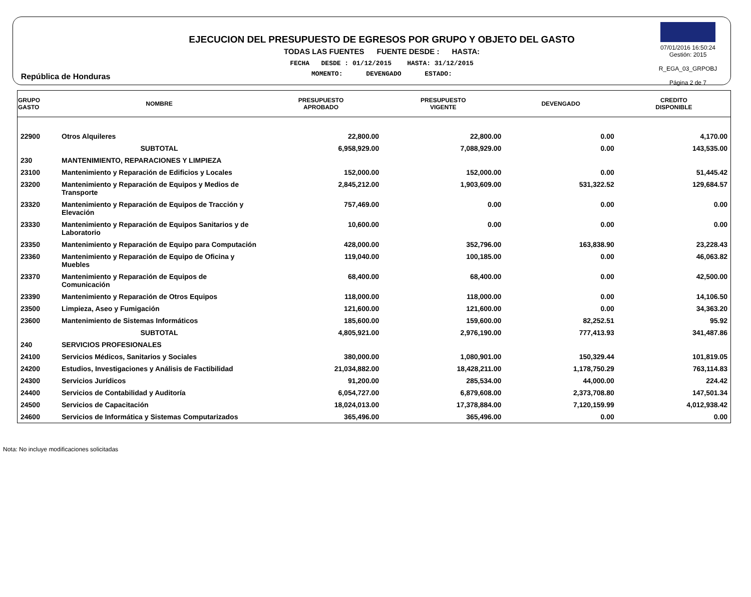República de Honduras
EJECUCION DEL PRESUPUESTO DE EGRESOS POR GRUPO Y OBJETO DEL GASTO
TODAS LAS FUENTES FUENTE DESDE : HASTA:
FECHA DESDE : 01/12/2015 HASTA: 31/12/2015
MOMENTO: DEVENGADO ESTADO:
07/01/2016 16:50:24
Gestión: 2015
R_EGA_03_GRPOBJ
Página 2 de 7
| GRUPO GASTO | NOMBRE | PRESUPUESTO APROBADO | PRESUPUESTO VIGENTE | DEVENGADO | CREDITO DISPONIBLE |
| --- | --- | --- | --- | --- | --- |
| 22900 | Otros Alquileres | 22,800.00 | 22,800.00 | 0.00 | 4,170.00 |
| | SUBTOTAL | 6,958,929.00 | 7,088,929.00 | 0.00 | 143,535.00 |
| 230 | MANTENIMIENTO, REPARACIONES Y LIMPIEZA | | | | |
| 23100 | Mantenimiento y Reparación de Edificios y Locales | 152,000.00 | 152,000.00 | 0.00 | 51,445.42 |
| 23200 | Mantenimiento y Reparación de Equipos y Medios de Transporte | 2,845,212.00 | 1,903,609.00 | 531,322.52 | 129,684.57 |
| 23320 | Mantenimiento y Reparación de Equipos de Tracción y Elevación | 757,469.00 | 0.00 | 0.00 | 0.00 |
| 23330 | Mantenimiento y Reparación de Equipos Sanitarios y de Laboratorio | 10,600.00 | 0.00 | 0.00 | 0.00 |
| 23350 | Mantenimiento y Reparación de Equipo para Computación | 428,000.00 | 352,796.00 | 163,838.90 | 23,228.43 |
| 23360 | Mantenimiento y Reparación de Equipo de Oficina y Muebles | 119,040.00 | 100,185.00 | 0.00 | 46,063.82 |
| 23370 | Mantenimiento y Reparación de Equipos de Comunicación | 68,400.00 | 68,400.00 | 0.00 | 42,500.00 |
| 23390 | Mantenimiento y Reparación de Otros Equipos | 118,000.00 | 118,000.00 | 0.00 | 14,106.50 |
| 23500 | Limpieza, Aseo y Fumigación | 121,600.00 | 121,600.00 | 0.00 | 34,363.20 |
| 23600 | Mantenimiento de Sistemas Informáticos | 185,600.00 | 159,600.00 | 82,252.51 | 95.92 |
| | SUBTOTAL | 4,805,921.00 | 2,976,190.00 | 777,413.93 | 341,487.86 |
| 240 | SERVICIOS PROFESIONALES | | | | |
| 24100 | Servicios Médicos, Sanitarios y Sociales | 380,000.00 | 1,080,901.00 | 150,329.44 | 101,819.05 |
| 24200 | Estudios, Investigaciones y Análisis de Factibilidad | 21,034,882.00 | 18,428,211.00 | 1,178,750.29 | 763,114.83 |
| 24300 | Servicios Jurídicos | 91,200.00 | 285,534.00 | 44,000.00 | 224.42 |
| 24400 | Servicios de Contabilidad y Auditoría | 6,054,727.00 | 6,879,608.00 | 2,373,708.80 | 147,501.34 |
| 24500 | Servicios de Capacitación | 18,024,013.00 | 17,378,884.00 | 7,120,159.99 | 4,012,938.42 |
| 24600 | Servicios de Informática y Sistemas Computarizados | 365,496.00 | 365,496.00 | 0.00 | 0.00 |
Nota: No incluye modificaciones solicitadas